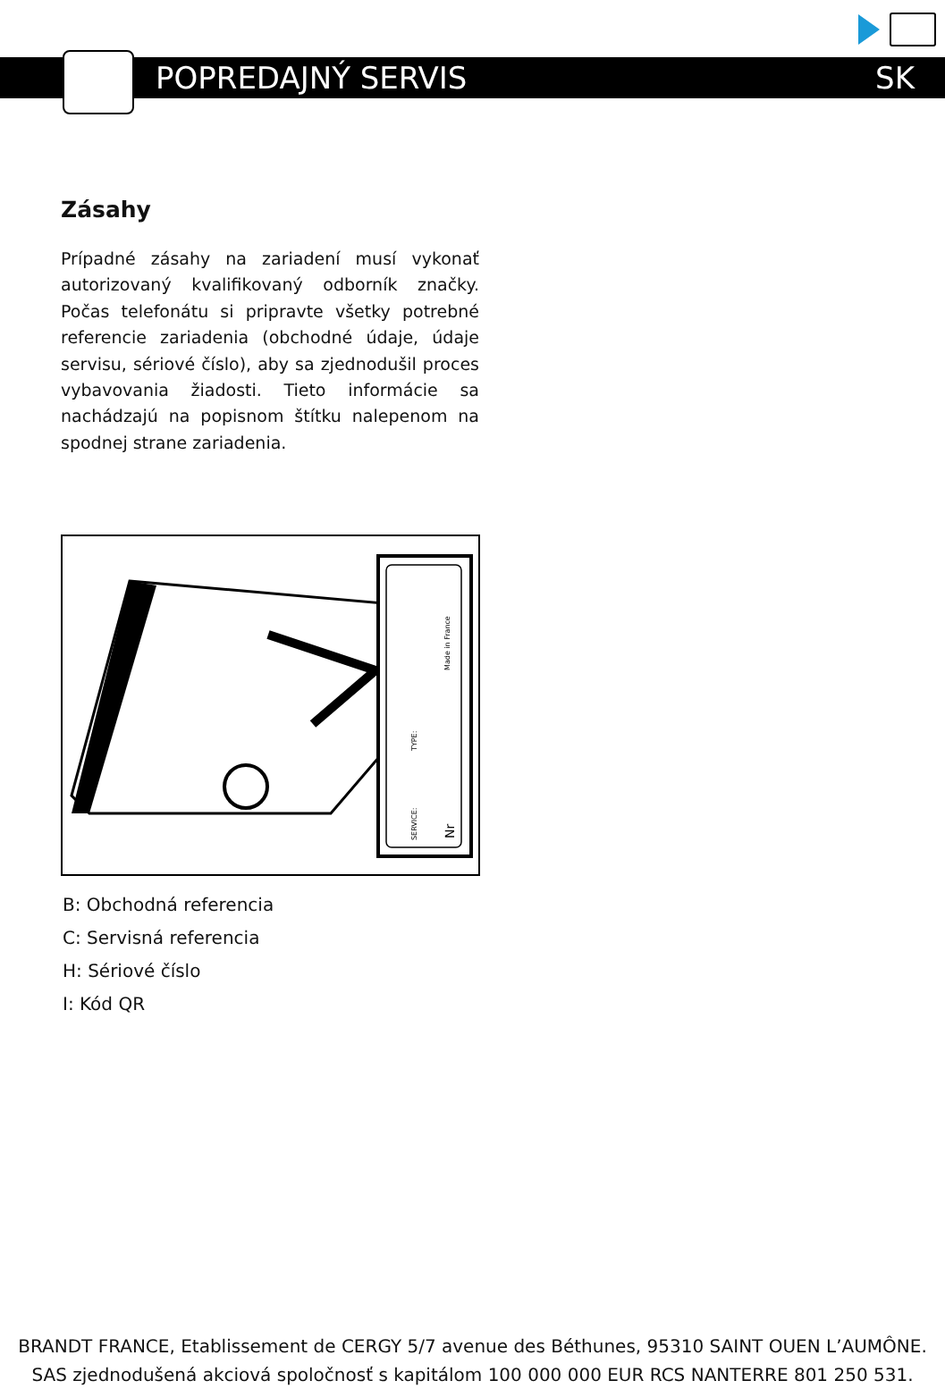POPREDAJNÝ SERVIS SK
Zásahy
Prípadné zásahy na zariadení musí vykonať autorizovaný kvalifikovaný odborník značky. Počas telefonátu si pripravte všetky potrebné referencie zariadenia (obchodné údaje, údaje servisu, sériové číslo), aby sa zjednodušil proces vybavovania žiadosti. Tieto informácie sa nachádzajú na popisnom štítku nalepenom na spodnej strane zariadenia.
Made in France
TYPE:
SERVICE:
Nr
B: Obchodná referencia
C: Servisná referencia
H: Sériové číslo
I: Kód QR
BRANDT FRANCE, Etablissement de CERGY 5/7 avenue des Béthunes, 95310 SAINT OUEN L’AUMÔNE.
SAS zjednodušená akciová spoločnosť s kapitálom 100 000 000 EUR RCS NANTERRE 801 250 531.